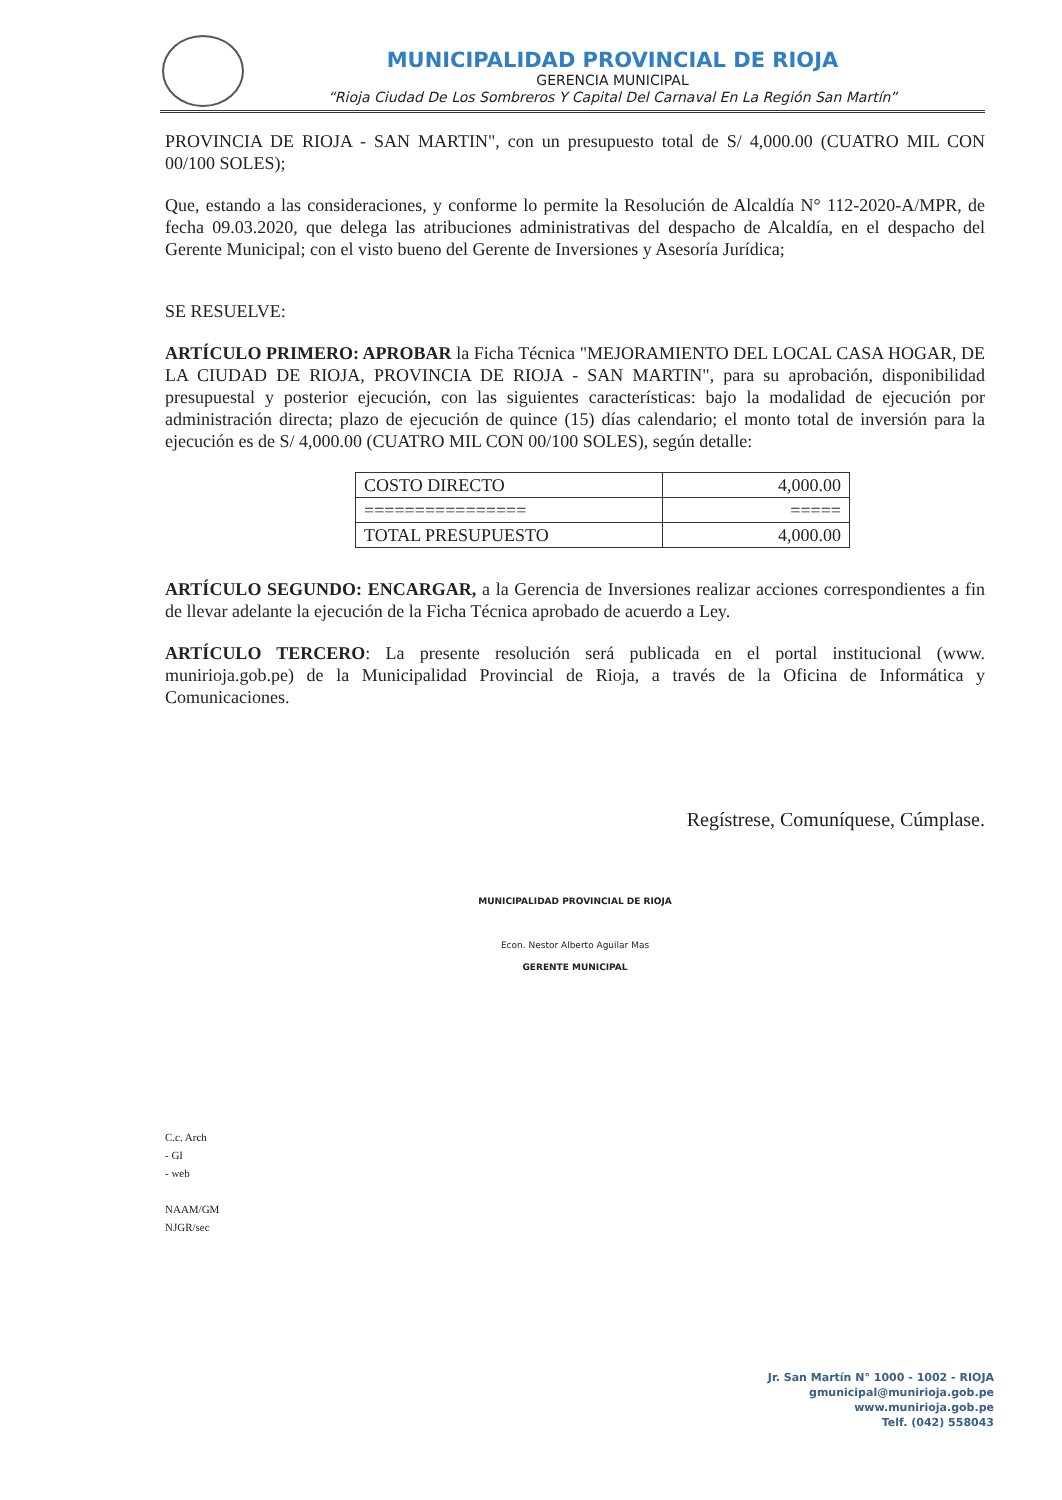MUNICIPALIDAD PROVINCIAL DE RIOJA
GERENCIA MUNICIPAL
“Rioja Ciudad De Los Sombreros Y Capital Del Carnaval En La Región San Martín”
PROVINCIA DE RIOJA - SAN MARTIN", con un presupuesto total de S/ 4,000.00 (CUATRO MIL CON 00/100 SOLES);
Que, estando a las consideraciones, y conforme lo permite la Resolución de Alcaldía N° 112-2020-A/MPR, de fecha 09.03.2020, que delega las atribuciones administrativas del despacho de Alcaldía, en el despacho del Gerente Municipal; con el visto bueno del Gerente de Inversiones y Asesoría Jurídica;
SE RESUELVE:
ARTÍCULO PRIMERO: APROBAR la Ficha Técnica "MEJORAMIENTO DEL LOCAL CASA HOGAR, DE LA CIUDAD DE RIOJA, PROVINCIA DE RIOJA - SAN MARTIN", para su aprobación, disponibilidad presupuestal y posterior ejecución, con las siguientes características: bajo la modalidad de ejecución por administración directa; plazo de ejecución de quince (15) días calendario; el monto total de inversión para la ejecución es de S/ 4,000.00 (CUATRO MIL CON 00/100 SOLES), según detalle:
| COSTO DIRECTO | 4,000.00 |
| ================ | ===== |
| TOTAL PRESUPUESTO | 4,000.00 |
ARTÍCULO SEGUNDO: ENCARGAR, a la Gerencia de Inversiones realizar acciones correspondientes a fin de llevar adelante la ejecución de la Ficha Técnica aprobado de acuerdo a Ley.
ARTÍCULO TERCERO: La presente resolución será publicada en el portal institucional (www. munirioja.gob.pe) de la Municipalidad Provincial de Rioja, a través de la Oficina de Informática y Comunicaciones.
Regístrese, Comuníquese, Cúmplase.
MUNICIPALIDAD PROVINCIAL DE RIOJA
Econ. Nestor Alberto Aguilar Mas
GERENTE MUNICIPAL
C.c. Arch
- GI
- web
NAAM/GM
NJGR/sec
Jr. San Martín N° 1000 - 1002 - RIOJA
gmunicipal@munirioja.gob.pe
www.munirioja.gob.pe
Telf. (042) 558043